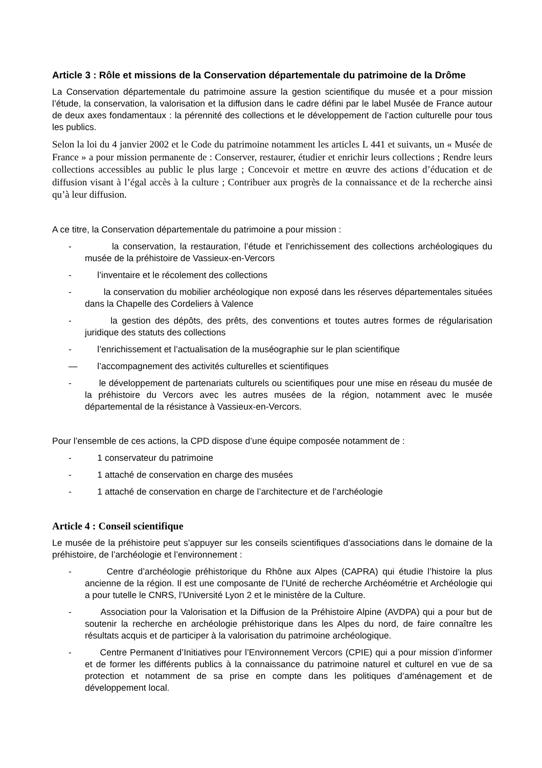Article 3 : Rôle et missions de la Conservation départementale du patrimoine de la Drôme
La Conservation départementale du patrimoine assure la gestion scientifique du musée et a pour mission l’étude, la conservation, la valorisation et la diffusion dans le cadre défini par le label Musée de France autour de deux axes fondamentaux : la pérennité des collections et le développement de l’action culturelle pour tous les publics.
Selon la loi du 4 janvier 2002 et le Code du patrimoine notamment les articles L 441 et suivants, un « Musée de France » a pour mission permanente de : Conserver, restaurer, étudier et enrichir leurs collections ; Rendre leurs collections accessibles au public le plus large ; Concevoir et mettre en œuvre des actions d’éducation et de diffusion visant à l’égal accès à la culture ; Contribuer aux progrès de la connaissance et de la recherche ainsi qu’à leur diffusion.
A ce titre, la Conservation départementale du patrimoine a pour mission :
- la conservation, la restauration, l’étude et l’enrichissement des collections archéologiques du musée de la préhistoire de Vassieux-en-Vercors
- l’inventaire et le récolement des collections
- la conservation du mobilier archéologique non exposé dans les réserves départementales situées dans la Chapelle des Cordeliers à Valence
- la gestion des dépôts, des prêts, des conventions et toutes autres formes de régularisation juridique des statuts des collections
- l’enrichissement et l’actualisation de la muséographie sur le plan scientifique
— l’accompagnement des activités culturelles et scientifiques
- le développement de partenariats culturels ou scientifiques pour une mise en réseau du musée de la préhistoire du Vercors avec les autres musées de la région, notamment avec le musée départemental de la résistance à Vassieux-en-Vercors.
Pour l’ensemble de ces actions, la CPD dispose d’une équipe composée notamment de :
- 1 conservateur du patrimoine
- 1 attaché de conservation en charge des musées
- 1 attaché de conservation en charge de l’architecture et de l’archéologie
Article 4 : Conseil scientifique
Le musée de la préhistoire peut s’appuyer sur les conseils scientifiques d’associations dans le domaine de la préhistoire, de l’archéologie et l’environnement :
- Centre d’archéologie préhistorique du Rhône aux Alpes (CAPRA) qui étudie l’histoire la plus ancienne de la région. Il est une composante de l’Unité de recherche Archéométrie et Archéologie qui a pour tutelle le CNRS, l’Université Lyon 2 et le ministère de la Culture.
- Association pour la Valorisation et la Diffusion de la Préhistoire Alpine (AVDPA) qui a pour but de soutenir la recherche en archéologie préhistorique dans les Alpes du nord, de faire connaître les résultats acquis et de participer à la valorisation du patrimoine archéologique.
- Centre Permanent d’Initiatives pour l’Environnement Vercors (CPIE) qui a pour mission d’informer et de former les différents publics à la connaissance du patrimoine naturel et culturel en vue de sa protection et notamment de sa prise en compte dans les politiques d’aménagement et de développement local.